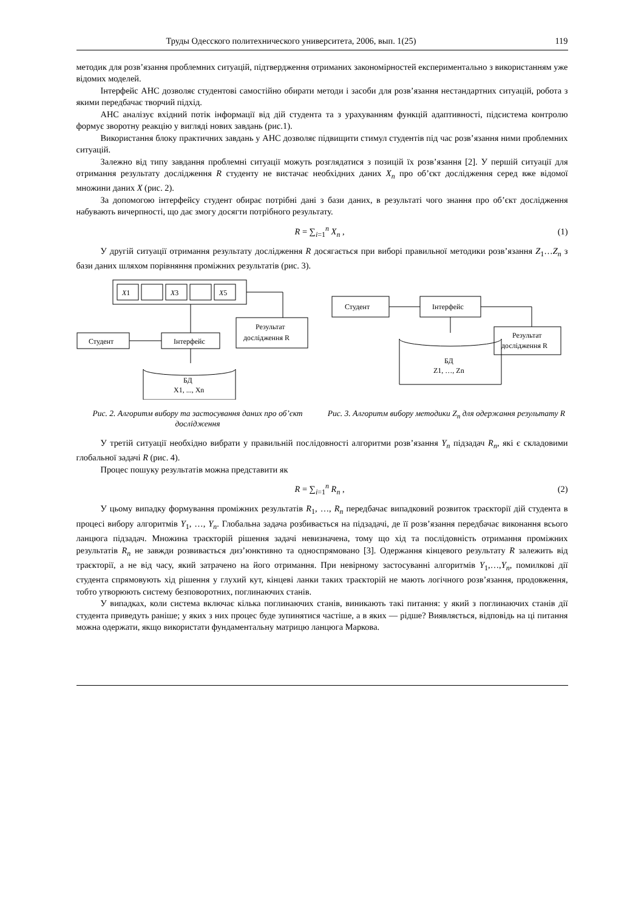Труды Одесского политехнического университета, 2006, вып. 1(25) 119
методик для розв’язання проблемних ситуацій, підтвердження отриманих закономірностей експериментально з використанням уже відомих моделей.
Інтерфейс АНС дозволяє студентові самостійно обирати методи і засоби для розв’язання нестандартних ситуацій, робота з якими передбачає творчий підхід.
АНС аналізує вхідний потік інформації від дій студента та з урахуванням функцій адаптивності, підсистема контролю формує зворотну реакцію у вигляді нових завдань (рис.1).
Використання блоку практичних завдань у АНС дозволяє підвищити стимул студентів під час розв’язання ними проблемних ситуацій.
Залежно від типу завдання проблемні ситуації можуть розглядатися з позицій їх розв’язання [2]. У першій ситуації для отримання результату дослідження R студенту не вистачає необхідних даних X<sub>n</sub> про об’єкт дослідження серед вже відомої множини даних X (рис. 2).
За допомогою інтерфейсу студент обирає потрібні дані з бази даних, в результаті чого знання про об’єкт дослідження набувають вичерпності, що дає змогу досягти потрібного результату.
R = ∑<sub>i=1</sub><sup>n</sup> X<sub>n</sub> , (1)
У другій ситуації отримання результату дослідження R досягається при виборі правильної методики розв’язання Z<sub>1</sub>…Z<sub>n</sub> з бази даних шляхом порівняння проміжних результатів (рис. 3).
X1
X3
X5
Студент
Інтерфейс
Результат
дослідження R
БД
X1, ..., Xn
Студент
Інтерфейс
Результат
дослідження R
БД
Z1, …, Zn
Рис. 2. Алгоритм вибору та застосування даних про об’єкт дослідження
Рис. 3. Алгоритм вибору методики Z<sub>n</sub> для одержання результату R
У третій ситуації необхідно вибрати у правильній послідовності алгоритми розв’язання Y<sub>n</sub> підзадач R<sub>n</sub>, які є складовими глобальної задачі R (рис. 4).
Процес пошуку результатів можна представити як
R = ∑<sub>i=1</sub><sup>n</sup> R<sub>n</sub> , (2)
У цьому випадку формування проміжних результатів R<sub>1</sub>, …, R<sub>n</sub> передбачає випадковий розвиток траєкторії дій студента в процесі вибору алгоритмів Y<sub>1</sub>, …, Y<sub>n</sub>. Глобальна задача розбивається на підзадачі, де її розв’язання передбачає виконання всього ланцюга підзадач. Множина траєкторій рішення задачі невизначена, тому що хід та послідовність отримання проміжних результатів R<sub>n</sub> не завжди розвивається диз’юнктивно та односпрямовано [3]. Одержання кінцевого результату R залежить від траєкторії, а не від часу, який затрачено на його отримання. При невірному застосуванні алгоритмів Y<sub>1</sub>,…,Y<sub>n</sub>, помилкові дії студента спрямовують хід рішення у глухий кут, кінцеві ланки таких траєкторій не мають логічного розв’язання, продовження, тобто утворюють систему безповоротних, поглинаючих станів.
У випадках, коли система включає кілька поглинаючих станів, виникають такі питання: у який з поглинаючих станів дії студента приведуть раніше; у яких з них процес буде зупинятися частіше, а в яких — рідше? Виявляється, відповідь на ці питання можна одержати, якщо використати фундаментальну матрицю ланцюга Маркова.